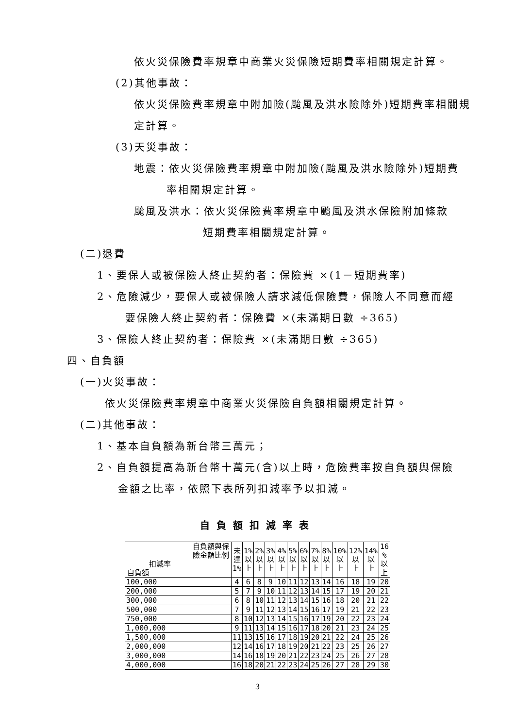依火災保險費率規章中商業火災保險短期費率相關規定計算。
(2)其他事故：
依火災保險費率規章中附加險(颱風及洪水險除外)短期費率相關規定計算。
(3)天災事故：
地震：依火災保險費率規章中附加險(颱風及洪水險除外)短期費
率相關規定計算。
颱風及洪水：依火災保險費率規章中颱風及洪水保險附加條款
短期費率相關規定計算。
(二)退費
1、要保人或被保險人終止契約者：保險費 ×(1－短期費率)
2、危險減少，要保人或被保險人請求減低保險費，保險人不同意而經
要保險人終止契約者：保險費 ×(未滿期日數 ÷365)
3、保險人終止契約者：保險費 ×(未滿期日數 ÷365)
四、自負額
(一)火災事故：
依火災保險費率規章中商業火災保險自負額相關規定計算。
(二)其他事故：
1、基本自負額為新台幣三萬元；
2、自負額提高為新台幣十萬元(含)以上時，危險費率按自負額與保險
金額之比率，依照下表所列扣減率予以扣減。
自負額扣減率表
| 自負額與保 險金額比例 扣減率 自負額 | 未 達 1% | 1% 以 上 | 2% 以 上 | 3% 以 上 | 4% 以 上 | 5% 以 上 | 6% 以 上 | 7% 以 上 | 8% 以 上 | 10% 以 上 | 12% 以 上 | 14% 以 上 | 16 % 以 上 |
| --- | --- | --- | --- | --- | --- | --- | --- | --- | --- | --- | --- | --- | --- |
| 100,000 | 4 | 6 | 8 | 9 | 10 | 11 | 12 | 13 | 14 | 16 | 18 | 19 | 20 |
| 200,000 | 5 | 7 | 9 | 10 | 11 | 12 | 13 | 14 | 15 | 17 | 19 | 20 | 21 |
| 300,000 | 6 | 8 | 10 | 11 | 12 | 13 | 14 | 15 | 16 | 18 | 20 | 21 | 22 |
| 500,000 | 7 | 9 | 11 | 12 | 13 | 14 | 15 | 16 | 17 | 19 | 21 | 22 | 23 |
| 750,000 | 8 | 10 | 12 | 13 | 14 | 15 | 16 | 17 | 19 | 20 | 22 | 23 | 24 |
| 1,000,000 | 9 | 11 | 13 | 14 | 15 | 16 | 17 | 18 | 20 | 21 | 23 | 24 | 25 |
| 1,500,000 | 11 | 13 | 15 | 16 | 17 | 18 | 19 | 20 | 21 | 22 | 24 | 25 | 26 |
| 2,000,000 | 12 | 14 | 16 | 17 | 18 | 19 | 20 | 21 | 22 | 23 | 25 | 26 | 27 |
| 3,000,000 | 14 | 16 | 18 | 19 | 20 | 21 | 22 | 23 | 24 | 25 | 26 | 27 | 28 |
| 4,000,000 | 16 | 18 | 20 | 21 | 22 | 23 | 24 | 25 | 26 | 27 | 28 | 29 | 30 |
3